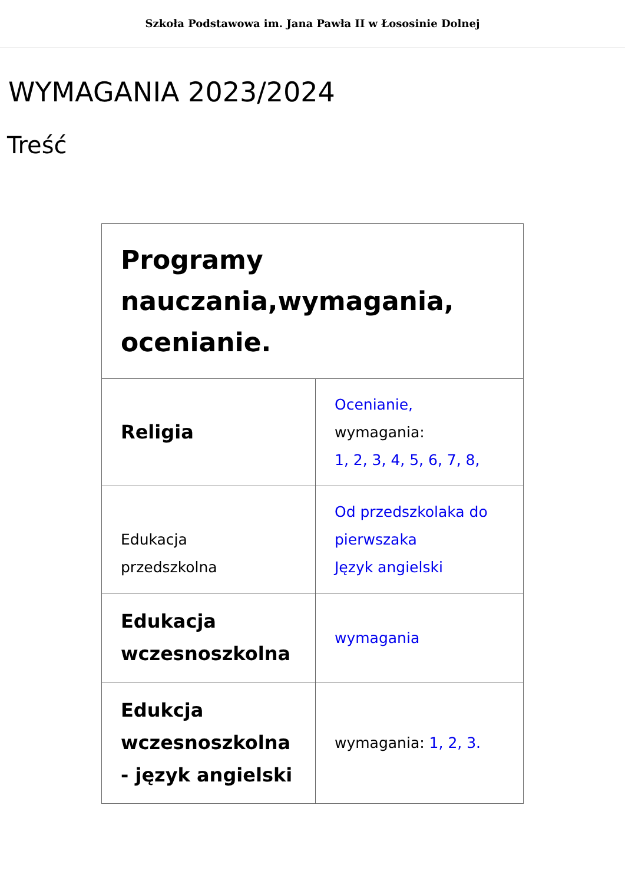Szkoła Podstawowa im. Jana Pawła II w Łososinie Dolnej
WYMAGANIA 2023/2024
Treść
| Programy nauczania,wymagania, ocenianie. | |
| --- | --- |
| Religia | Ocenianie, wymagania: 1, 2, 3, 4, 5, 6, 7, 8, |
| Edukacja przedszkolna | Od przedszkolaka do pierwszaka Język angielski |
| Edukacja wczesnoszkolna | wymagania |
| Edukcja wczesnoszkolna - język angielski | wymagania: 1, 2, 3. |